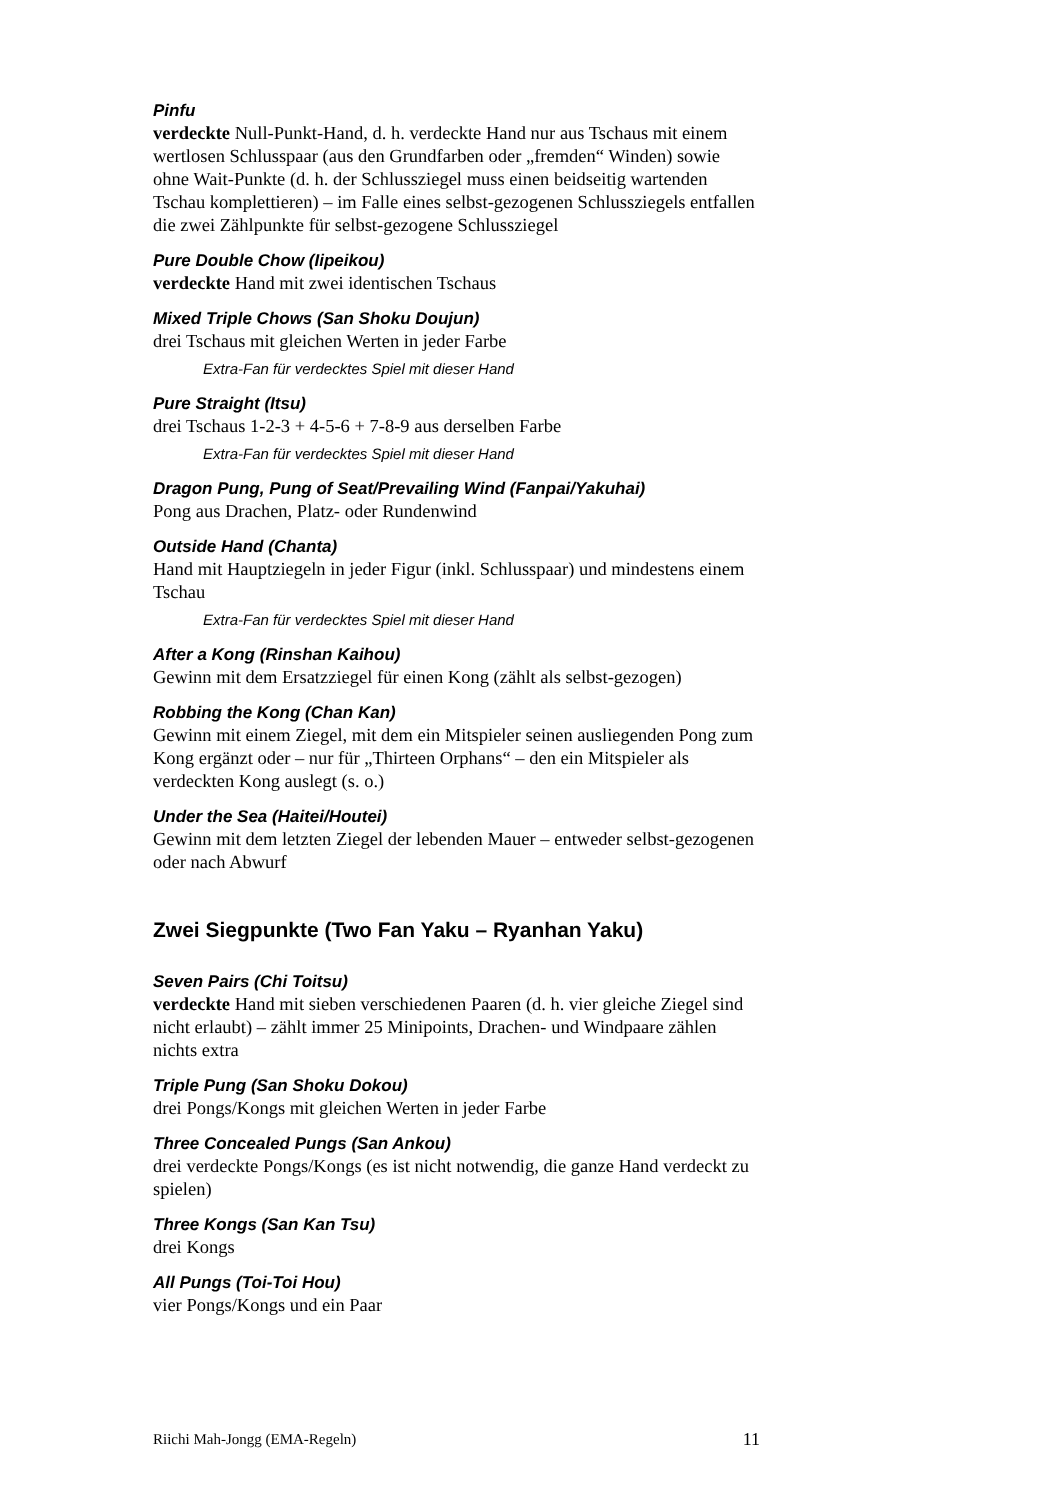Pinfu
verdeckte Null-Punkt-Hand, d. h. verdeckte Hand nur aus Tschaus mit einem wertlosen Schlusspaar (aus den Grundfarben oder „fremden“ Winden) sowie ohne Wait-Punkte (d. h. der Schlussziegel muss einen beidseitig wartenden Tschau komplettieren) – im Falle eines selbst-gezogenen Schlussziegels entfallen die zwei Zählpunkte für selbst-gezogene Schlussziegel
Pure Double Chow (Iipeikou)
verdeckte Hand mit zwei identischen Tschaus
Mixed Triple Chows (San Shoku Doujun)
drei Tschaus mit gleichen Werten in jeder Farbe
Extra-Fan für verdecktes Spiel mit dieser Hand
Pure Straight (Itsu)
drei Tschaus 1-2-3 + 4-5-6 + 7-8-9 aus derselben Farbe
Extra-Fan für verdecktes Spiel mit dieser Hand
Dragon Pung, Pung of Seat/Prevailing Wind (Fanpai/Yakuhai)
Pong aus Drachen, Platz- oder Rundenwind
Outside Hand (Chanta)
Hand mit Hauptziegeln in jeder Figur (inkl. Schlusspaar) und mindestens einem Tschau
Extra-Fan für verdecktes Spiel mit dieser Hand
After a Kong (Rinshan Kaihou)
Gewinn mit dem Ersatzziegel für einen Kong (zählt als selbst-gezogen)
Robbing the Kong (Chan Kan)
Gewinn mit einem Ziegel, mit dem ein Mitspieler seinen ausliegenden Pong zum Kong ergänzt oder – nur für „Thirteen Orphans“ – den ein Mitspieler als verdeckten Kong auslegt (s. o.)
Under the Sea (Haitei/Houtei)
Gewinn mit dem letzten Ziegel der lebenden Mauer – entweder selbst-gezogenen oder nach Abwurf
Zwei Siegpunkte (Two Fan Yaku – Ryanhan Yaku)
Seven Pairs (Chi Toitsu)
verdeckte Hand mit sieben verschiedenen Paaren (d. h. vier gleiche Ziegel sind nicht erlaubt) – zählt immer 25 Minipoints, Drachen- und Windpaare zählen nichts extra
Triple Pung (San Shoku Dokou)
drei Pongs/Kongs mit gleichen Werten in jeder Farbe
Three Concealed Pungs (San Ankou)
drei verdeckte Pongs/Kongs (es ist nicht notwendig, die ganze Hand verdeckt zu spielen)
Three Kongs (San Kan Tsu)
drei Kongs
All Pungs (Toi-Toi Hou)
vier Pongs/Kongs und ein Paar
Riichi Mah-Jongg (EMA-Regeln) 11